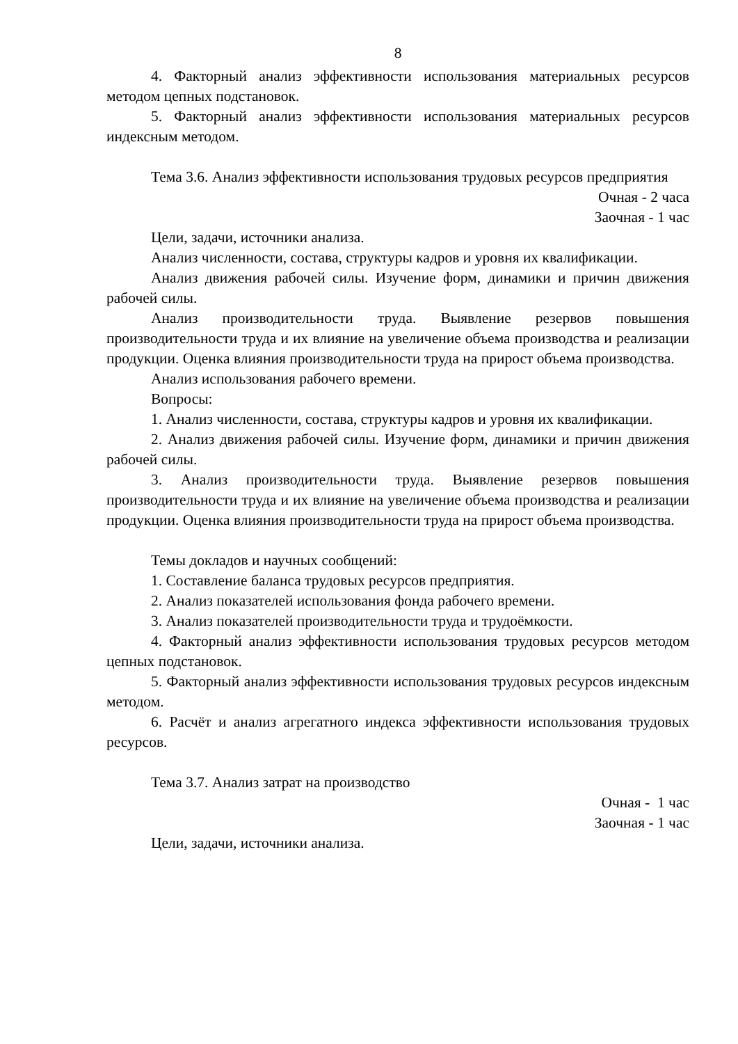8
4. Факторный анализ эффективности использования материальных ресурсов методом цепных подстановок.
5. Факторный анализ эффективности использования материальных ресурсов индексным методом.
Тема 3.6. Анализ эффективности использования трудовых ресурсов предприятия
Очная - 2 часа
Заочная - 1 час
Цели, задачи, источники анализа.
Анализ численности, состава, структуры кадров и уровня их квалификации.
Анализ движения рабочей силы. Изучение форм, динамики и причин движения рабочей силы.
Анализ производительности труда. Выявление резервов повышения производительности труда и их влияние на увеличение объема производства и реализации продукции. Оценка влияния производительности труда на прирост объема производства.
Анализ использования рабочего времени.
Вопросы:
1. Анализ численности, состава, структуры кадров и уровня их квалификации.
2. Анализ движения рабочей силы. Изучение форм, динамики и причин движения рабочей силы.
3. Анализ производительности труда. Выявление резервов повышения производительности труда и их влияние на увеличение объема производства и реализации продукции. Оценка влияния производительности труда на прирост объема производства.
Темы докладов и научных сообщений:
1. Составление баланса трудовых ресурсов предприятия.
2. Анализ показателей использования фонда рабочего времени.
3. Анализ показателей производительности труда и трудоёмкости.
4. Факторный анализ эффективности использования трудовых ресурсов методом цепных подстановок.
5. Факторный анализ эффективности использования трудовых ресурсов индексным методом.
6. Расчёт и анализ агрегатного индекса эффективности использования трудовых ресурсов.
Тема 3.7. Анализ затрат на производство
Очная - 1 час
Заочная - 1 час
Цели, задачи, источники анализа.